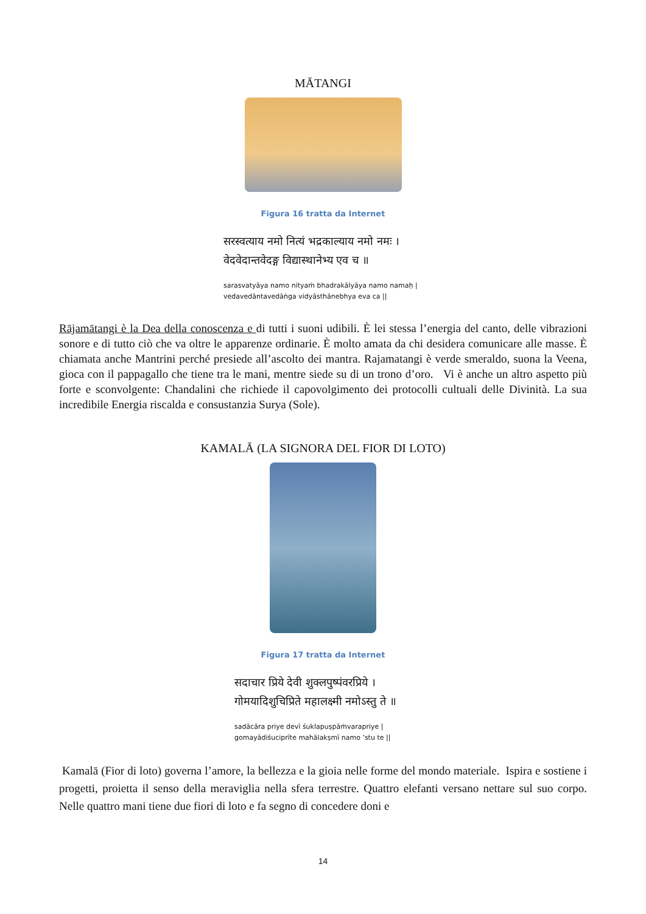MĀTANGI
Figura 16 tratta da Internet
सरस्वत्याय नमो नित्यं भद्रकाल्याय नमो नमः ।
वेदवेदान्तवेदङ्ग विद्यास्थानेभ्य एव च ॥
sarasvatyāya namo nityaṁ bhadrakālyāya namo namaḥ |
vedavedāntavedāṅga vidyāsthānebhya eva ca ||
Rājamātangi è la Dea della conoscenza e di tutti i suoni udibili. È lei stessa l’energia del canto, delle vibrazioni sonore e di tutto ciò che va oltre le apparenze ordinarie. È molto amata da chi desidera comunicare alle masse. È chiamata anche Mantrini perché presiede all’ascolto dei mantra. Rajamatangi è verde smeraldo, suona la Veena, gioca con il pappagallo che tiene tra le mani, mentre siede su di un trono d’oro. Vi è anche un altro aspetto più forte e sconvolgente: Chandalini che richiede il capovolgimento dei protocolli cultuali delle Divinità. La sua incredibile Energia riscalda e consustanzia Surya (Sole).
KAMALĀ (LA SIGNORA DEL FIOR DI LOTO)
Figura 17 tratta da Internet
सदाचार प्रिये देवी शुक्लपुष्पंवरप्रिये ।
गोमयादिशुचिप्रिते महालक्ष्मी नमोऽस्तु ते ॥
sadācāra priye devī śuklapuṣpāṁvarapriye |
gomayādiśuciprīte mahālakṣmī namo ’stu te ||
Kamalā (Fior di loto) governa l’amore, la bellezza e la gioia nelle forme del mondo materiale. Ispira e sostiene i progetti, proietta il senso della meraviglia nella sfera terrestre. Quattro elefanti versano nettare sul suo corpo. Nelle quattro mani tiene due fiori di loto e fa segno di concedere doni e
14